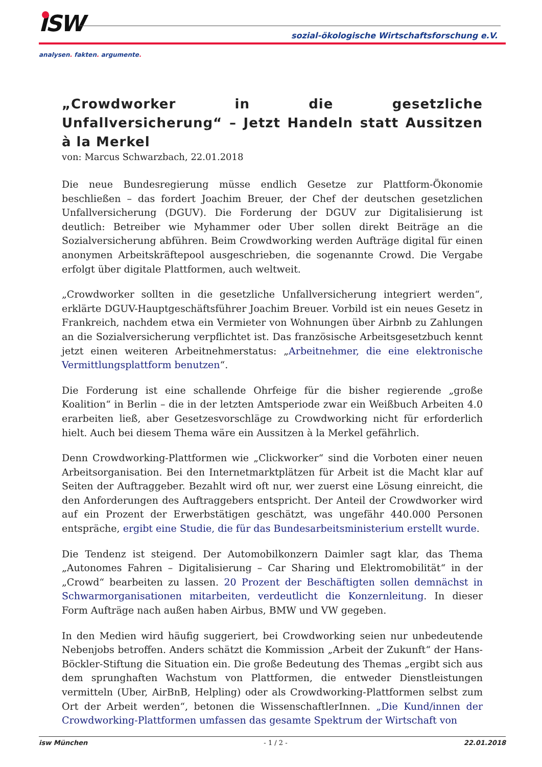ISW
sozial-ökologische Wirtschaftsforschung e.V.
analysen. fakten. argumente.
„Crowdworker in die gesetzliche Unfallversicherung“ – Jetzt Handeln statt Aussitzen à la Merkel
von: Marcus Schwarzbach, 22.01.2018
Die neue Bundesregierung müsse endlich Gesetze zur Plattform-Ökonomie beschließen – das fordert Joachim Breuer, der Chef der deutschen gesetzlichen Unfallversicherung (DGUV). Die Forderung der DGUV zur Digitalisierung ist deutlich: Betreiber wie Myhammer oder Uber sollen direkt Beiträge an die Sozialversicherung abführen. Beim Crowdworking werden Aufträge digital für einen anonymen Arbeitskräftepool ausgeschrieben, die sogenannte Crowd. Die Vergabe erfolgt über digitale Plattformen, auch weltweit.
„Crowdworker sollten in die gesetzliche Unfallversicherung integriert werden“, erklärte DGUV-Hauptgeschäftsführer Joachim Breuer. Vorbild ist ein neues Gesetz in Frankreich, nachdem etwa ein Vermieter von Wohnungen über Airbnb zu Zahlungen an die Sozialversicherung verpflichtet ist. Das französische Arbeitsgesetzbuch kennt jetzt einen weiteren Arbeitnehmerstatus: „Arbeitnehmer, die eine elektronische Vermittlungsplattform benutzen“.
Die Forderung ist eine schallende Ohrfeige für die bisher regierende „große Koalition“ in Berlin – die in der letzten Amtsperiode zwar ein Weißbuch Arbeiten 4.0 erarbeiten ließ, aber Gesetzesvorschläge zu Crowdworking nicht für erforderlich hielt. Auch bei diesem Thema wäre ein Aussitzen à la Merkel gefährlich.
Denn Crowdworking-Plattformen wie „Clickworker“ sind die Vorboten einer neuen Arbeitsorganisation. Bei den Internetmarktplätzen für Arbeit ist die Macht klar auf Seiten der Auftraggeber. Bezahlt wird oft nur, wer zuerst eine Lösung einreicht, die den Anforderungen des Auftraggebers entspricht. Der Anteil der Crowdworker wird auf ein Prozent der Erwerbstätigen geschätzt, was ungefähr 440.000 Personen entspräche, ergibt eine Studie, die für das Bundesarbeitsministerium erstellt wurde.
Die Tendenz ist steigend. Der Automobilkonzern Daimler sagt klar, das Thema „Autonomes Fahren – Digitalisierung – Car Sharing und Elektromobilität“ in der „Crowd“ bearbeiten zu lassen. 20 Prozent der Beschäftigten sollen demnächst in Schwarmorganisationen mitarbeiten, verdeutlicht die Konzernleitung. In dieser Form Aufträge nach außen haben Airbus, BMW und VW gegeben.
In den Medien wird häufig suggeriert, bei Crowdworking seien nur unbedeutende Nebenjobs betroffen. Anders schätzt die Kommission „Arbeit der Zukunft“ der Hans-Böckler-Stiftung die Situation ein. Die große Bedeutung des Themas „ergibt sich aus dem sprunghaften Wachstum von Plattformen, die entweder Dienstleistungen vermitteln (Uber, AirBnB, Helpling) oder als Crowdworking-Plattformen selbst zum Ort der Arbeit werden“, betonen die WissenschaftlerInnen. „Die Kund/innen der Crowdworking-Plattformen umfassen das gesamte Spektrum der Wirtschaft von
isw München - 1 / 2 - 22.01.2018